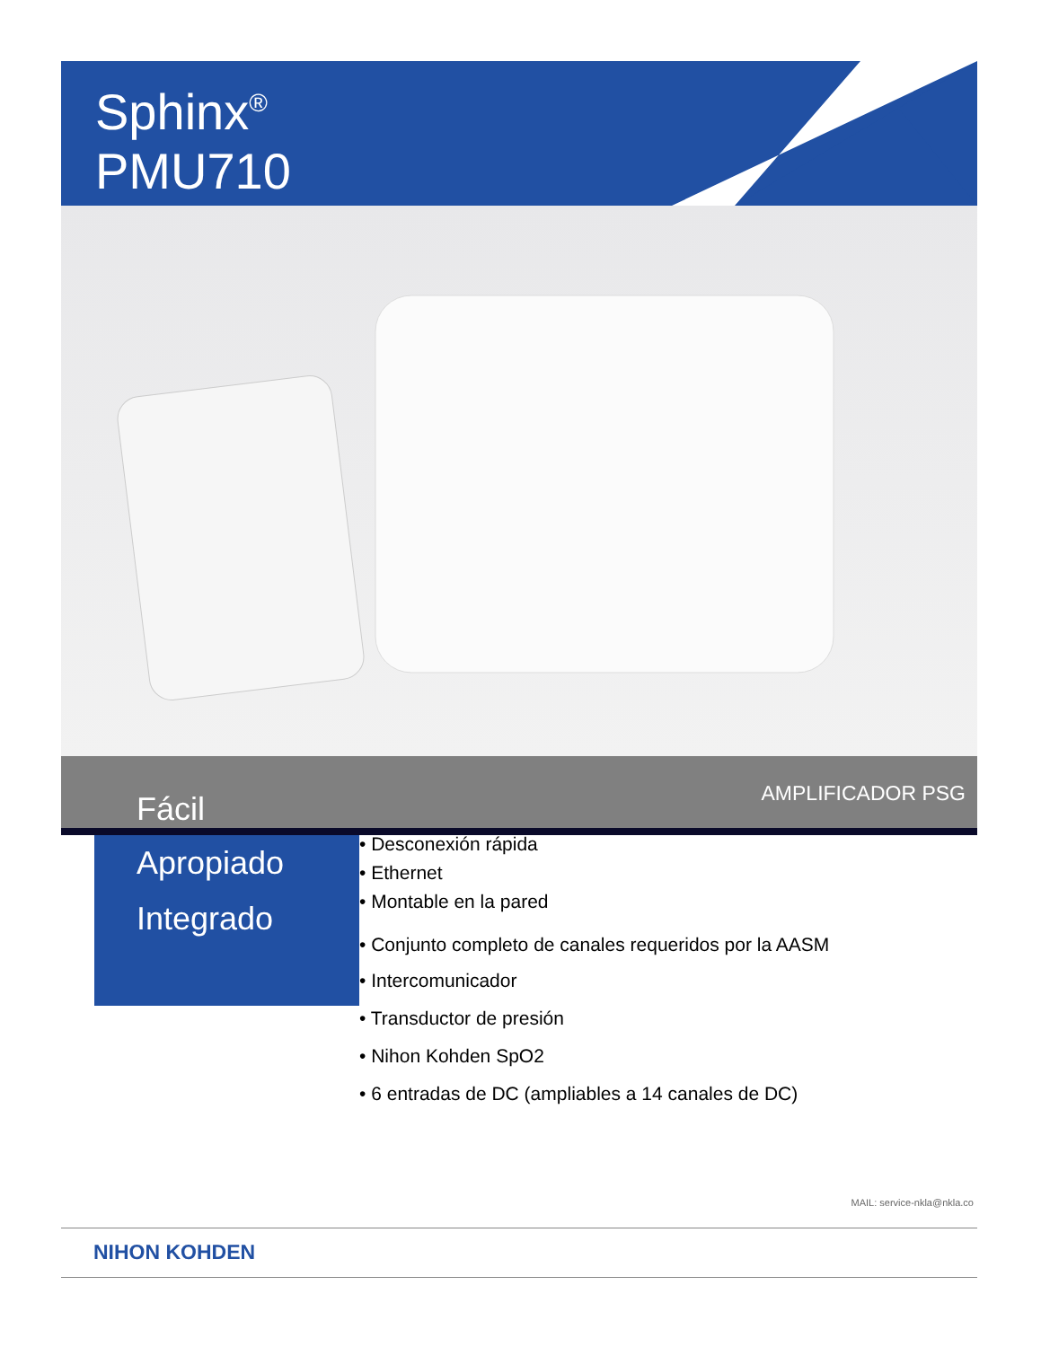Sphinx<sup>®</sup>
PMU710
Fácil AMPLIFICADOR PSG
Apropiado
Integrado
• Desconexión rápida
• Ethernet
• Montable en la pared
• Conjunto completo de canales requeridos por la AASM
• Intercomunicador
• Transductor de presión
• Nihon Kohden SpO2
• 6 entradas de DC (ampliables a 14 canales de DC)
MAIL: service-nkla@nkla.co
NIHON KOHDEN